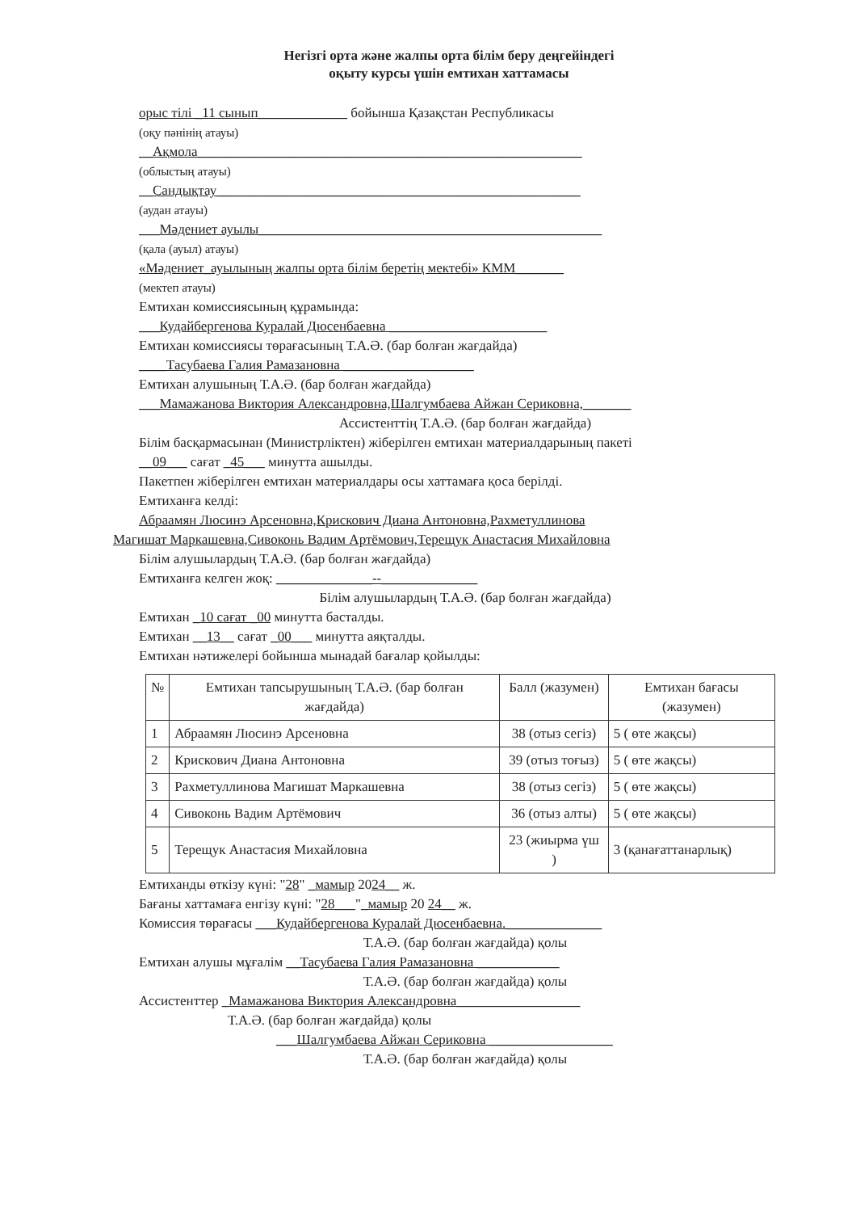Негізгі орта және жалпы орта білім беру деңгейіндегі
оқыту курсы үшін емтихан хаттамасы
орыс тілі _11 сынып_____________ бойынша Қазақстан Республикасы
(оқу пәнінің атауы)
__Ақмола________________________________________________________
(облыстың атауы)
__Сандықтау_____________________________________________________
(аудан атауы)
___Мәдениет ауылы__________________________________________________
(қала (ауыл) атауы)
«Мәдениет_ауылының жалпы орта білім беретің мектебі» КММ_______
(мектеп атауы)
Емтихан комиссиясының құрамында:
___Кудайбергенова Куралай Дюсенбаевна _______________________
Емтихан комиссиясы төрағасының Т.А.Ә. (бар болған жағдайда)
____Тасубаева Галия Рамазановна ___________________
Емтихан алушының Т.А.Ә. (бар болған жағдайда)
___Мамажанова Виктория Александровна,Шалгумбаева Айжан Сериковна,_______
Ассистенттің Т.А.Ә. (бар болған жағдайда)
Білім басқармасынан (Министрліктен) жіберілген емтихан материалдарының пакеті
__09___ сағат _45___ минутта ашылды.
Пакетпен жіберілген емтихан материалдары осы хаттамаға қоса берілді.
Емтиханға келді:
Абраамян Люсинэ Арсеновна,Крискович Диана Антоновна,Рахметуллинова
Магишат Маркашевна,Сивоконь Вадим Артёмович,Терещук Анастасия Михайловна
Білім алушылардың Т.А.Ә. (бар болған жағдайда)
Емтиханға келген жоқ: ______________--______________
Білім алушылардың Т.А.Ә. (бар болған жағдайда)
Емтихан _10 сағат _00 минутта басталды.
Емтихан __13__ сағат _00___ минутта аяқталды.
Емтихан нәтижелері бойынша мынадай бағалар қойылды:
| № | Емтихан тапсырушының Т.А.Ә. (бар болған жағдайда) | Балл (жазумен) | Емтихан бағасы (жазумен) |
| --- | --- | --- | --- |
| 1 | Абраамян Люсинэ Арсеновна | 38 (отыз сегіз) | 5 ( өте жақсы) |
| 2 | Крискович Диана Антоновна | 39 (отыз тоғыз) | 5 ( өте жақсы) |
| 3 | Рахметуллинова Магишат Маркашевна | 38 (отыз сегіз) | 5 ( өте жақсы) |
| 4 | Сивоконь Вадим Артёмович | 36 (отыз алты) | 5 ( өте жақсы) |
| 5 | Терещук Анастасия Михайловна | 23 (жиырма үш ) | 3 (қанағаттанарлық) |
Емтиханды өткізу күні: "28" _мамыр 2024__ ж.
Бағаны хаттамаға енгізу күні: "28___"_мамыр 20 24__ ж.
Комиссия төрағасы ___Кудайбергенова Куралай Дюсенбаевна.______________
Т.А.Ә. (бар болған жағдайда) қолы
Емтихан алушы мұғалім __Тасубаева Галия Рамазановна ____________
Т.А.Ә. (бар болған жағдайда) қолы
Ассистенттер _Мамажанова Виктория Александровна__________________
Т.А.Ә. (бар болған жағдайда) қолы
___Шалгумбаева Айжан Сериковна __________________
Т.А.Ә. (бар болған жағдайда) қолы